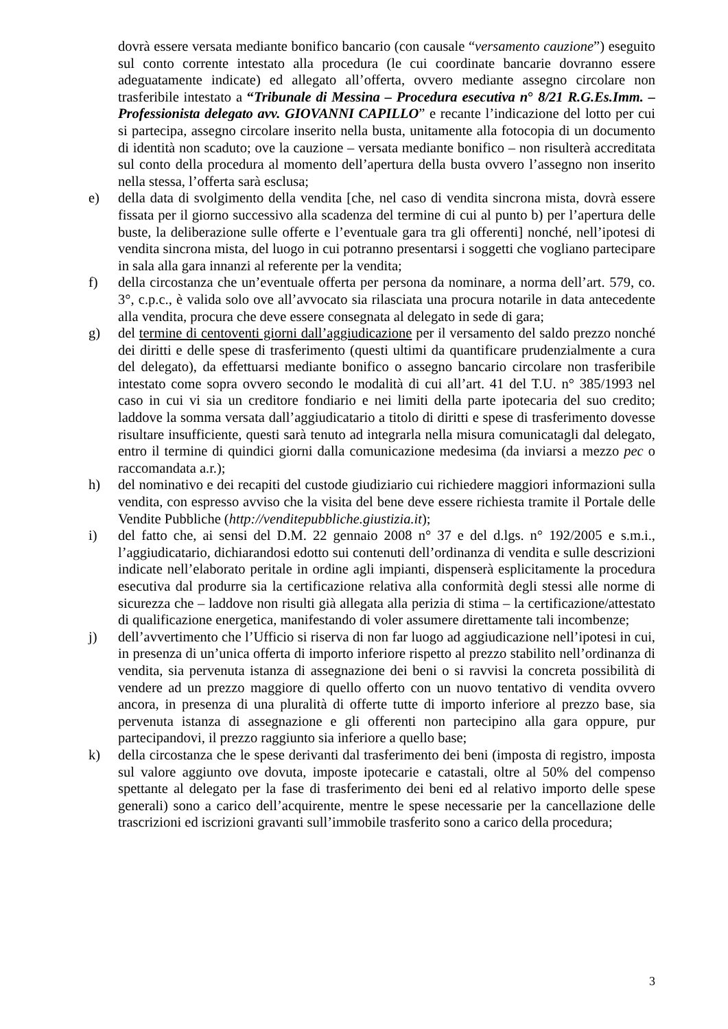dovrà essere versata mediante bonifico bancario (con causale “versamento cauzione”) eseguito sul conto corrente intestato alla procedura (le cui coordinate bancarie dovranno essere adeguatamente indicate) ed allegato all’offerta, ovvero mediante assegno circolare non trasferibile intestato a “Tribunale di Messina – Procedura esecutiva n° 8/21 R.G.Es.Imm. – Professionista delegato avv. GIOVANNI CAPILLO” e recante l’indicazione del lotto per cui si partecipa, assegno circolare inserito nella busta, unitamente alla fotocopia di un documento di identità non scaduto; ove la cauzione – versata mediante bonifico – non risulterà accreditata sul conto della procedura al momento dell’apertura della busta ovvero l’assegno non inserito nella stessa, l’offerta sarà esclusa;
e) della data di svolgimento della vendita [che, nel caso di vendita sincrona mista, dovrà essere fissata per il giorno successivo alla scadenza del termine di cui al punto b) per l’apertura delle buste, la deliberazione sulle offerte e l’eventuale gara tra gli offerenti] nonché, nell’ipotesi di vendita sincrona mista, del luogo in cui potranno presentarsi i soggetti che vogliano partecipare in sala alla gara innanzi al referente per la vendita;
f) della circostanza che un’eventuale offerta per persona da nominare, a norma dell’art. 579, co. 3°, c.p.c., è valida solo ove all’avvocato sia rilasciata una procura notarile in data antecedente alla vendita, procura che deve essere consegnata al delegato in sede di gara;
g) del termine di centoventi giorni dall’aggiudicazione per il versamento del saldo prezzo nonché dei diritti e delle spese di trasferimento (questi ultimi da quantificare prudenzialmente a cura del delegato), da effettuarsi mediante bonifico o assegno bancario circolare non trasferibile intestato come sopra ovvero secondo le modalità di cui all’art. 41 del T.U. n° 385/1993 nel caso in cui vi sia un creditore fondiario e nei limiti della parte ipotecaria del suo credito; laddove la somma versata dall’aggiudicatario a titolo di diritti e spese di trasferimento dovesse risultare insufficiente, questi sarà tenuto ad integrarla nella misura comunicatagli dal delegato, entro il termine di quindici giorni dalla comunicazione medesima (da inviarsi a mezzo pec o raccomandata a.r.);
h) del nominativo e dei recapiti del custode giudiziario cui richiedere maggiori informazioni sulla vendita, con espresso avviso che la visita del bene deve essere richiesta tramite il Portale delle Vendite Pubbliche (http://venditepubbliche.giustizia.it);
i) del fatto che, ai sensi del D.M. 22 gennaio 2008 n° 37 e del d.lgs. n° 192/2005 e s.m.i., l’aggiudicatario, dichiarandosi edotto sui contenuti dell’ordinanza di vendita e sulle descrizioni indicate nell’elaborato peritale in ordine agli impianti, dispenserà esplicitamente la procedura esecutiva dal produrre sia la certificazione relativa alla conformità degli stessi alle norme di sicurezza che – laddove non risulti già allegata alla perizia di stima – la certificazione/attestato di qualificazione energetica, manifestando di voler assumere direttamente tali incombenze;
j) dell’avvertimento che l’Ufficio si riserva di non far luogo ad aggiudicazione nell’ipotesi in cui, in presenza di un’unica offerta di importo inferiore rispetto al prezzo stabilito nell’ordinanza di vendita, sia pervenuta istanza di assegnazione dei beni o si ravvisi la concreta possibilità di vendere ad un prezzo maggiore di quello offerto con un nuovo tentativo di vendita ovvero ancora, in presenza di una pluralità di offerte tutte di importo inferiore al prezzo base, sia pervenuta istanza di assegnazione e gli offerenti non partecipino alla gara oppure, pur partecipandovi, il prezzo raggiunto sia inferiore a quello base;
k) della circostanza che le spese derivanti dal trasferimento dei beni (imposta di registro, imposta sul valore aggiunto ove dovuta, imposte ipotecarie e catastali, oltre al 50% del compenso spettante al delegato per la fase di trasferimento dei beni ed al relativo importo delle spese generali) sono a carico dell’acquirente, mentre le spese necessarie per la cancellazione delle trascrizioni ed iscrizioni gravanti sull’immobile trasferito sono a carico della procedura;
3